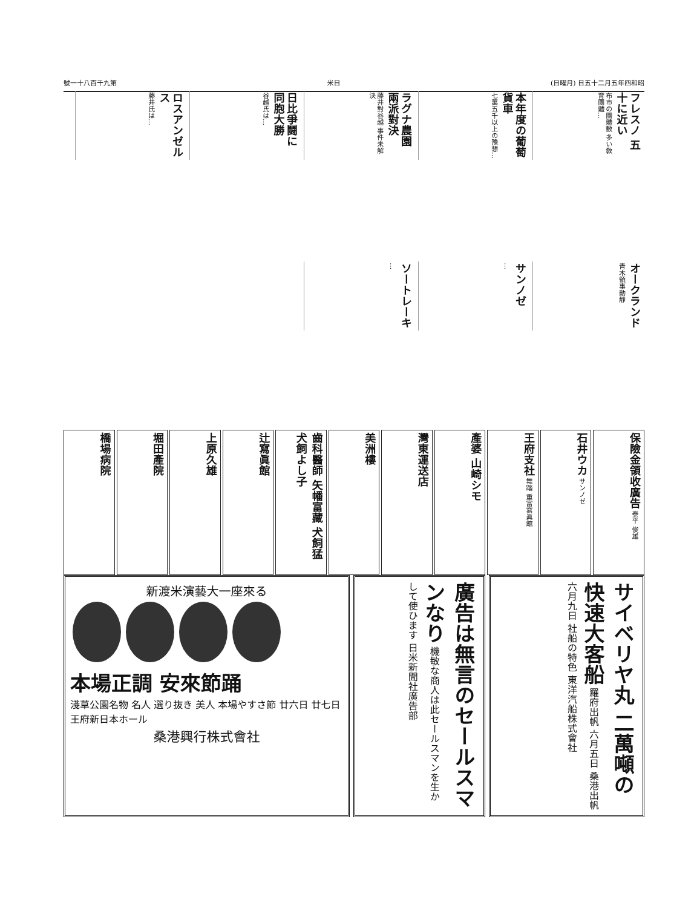號一十八百千九第 米日 (日曜月) 日五十二月五年四和昭
フレスノ 五十に近い
布市の團體數 多い敎育團體…
本年度の葡萄貨車
七萬五千以上の豫想…
ラグナ農園 兩派對決
藤井對谷越 事件未解決
日比爭鬪に 同胞大勝
谷越氏は…
ロスアンゼルス
藤井氏は…
オークランド
青木領事動靜
サンノゼ
…
ソートレーキ
…
保險金領收廣告 泰平 俊雄
石井ウカ サンノゼ
王府支社 舞踏 重富寫眞館
產婆 山崎シモ
灣東運送店
美洲樓
齒科醫師 矢幡富藏 犬飼猛 犬飼よし子
辻寫眞館
上原久雄
堀田產院
橋場病院
サイベリヤ丸 二萬噸の快速大客船 羅府出帆 六月五日 桑港出帆 六月九日 社船の特色 東洋汽船株式會社
廣告は無言のセールスマンなり 機敏な商人は此セールスマンを生かして使ひます 日米新聞社廣告部
新渡米演藝大一座來る
本場正調 安來節踊
淺草公園名物 名人 選り抜き 美人 本場やすさ節 廿六日 廿七日 王府新日本ホール
桑港興行株式會社